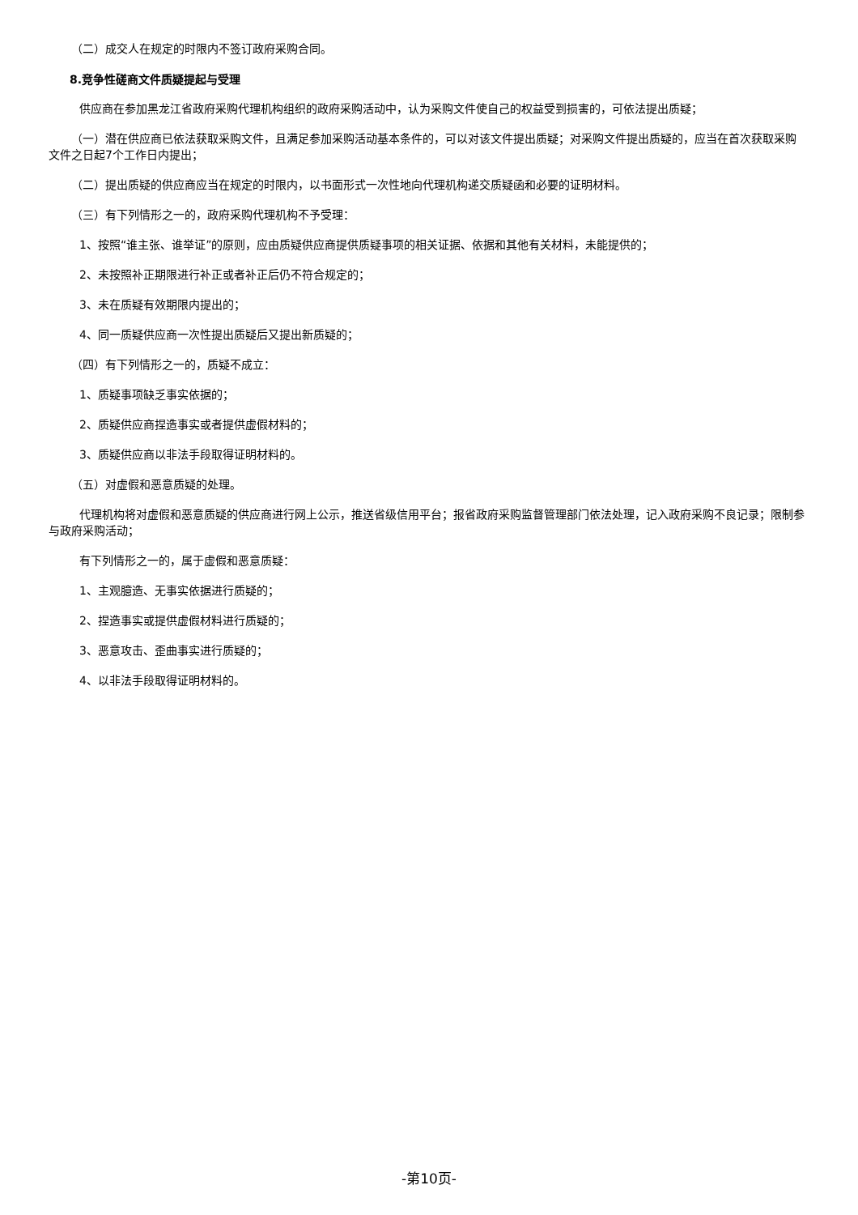（二）成交人在规定的时限内不签订政府采购合同。
8.竞争性磋商文件质疑提起与受理
供应商在参加黑龙江省政府采购代理机构组织的政府采购活动中，认为采购文件使自己的权益受到损害的，可依法提出质疑；
（一）潜在供应商已依法获取采购文件，且满足参加采购活动基本条件的，可以对该文件提出质疑；对采购文件提出质疑的，应当在首次获取采购文件之日起7个工作日内提出；
（二）提出质疑的供应商应当在规定的时限内，以书面形式一次性地向代理机构递交质疑函和必要的证明材料。
（三）有下列情形之一的，政府采购代理机构不予受理：
1、按照“谁主张、谁举证”的原则，应由质疑供应商提供质疑事项的相关证据、依据和其他有关材料，未能提供的；
2、未按照补正期限进行补正或者补正后仍不符合规定的；
3、未在质疑有效期限内提出的；
4、同一质疑供应商一次性提出质疑后又提出新质疑的；
（四）有下列情形之一的，质疑不成立：
1、质疑事项缺乏事实依据的；
2、质疑供应商捏造事实或者提供虚假材料的；
3、质疑供应商以非法手段取得证明材料的。
（五）对虚假和恶意质疑的处理。
代理机构将对虚假和恶意质疑的供应商进行网上公示，推送省级信用平台；报省政府采购监督管理部门依法处理，记入政府采购不良记录；限制参与政府采购活动；
有下列情形之一的，属于虚假和恶意质疑：
1、主观臆造、无事实依据进行质疑的；
2、捏造事实或提供虚假材料进行质疑的；
3、恶意攻击、歪曲事实进行质疑的；
4、以非法手段取得证明材料的。
-第10页-